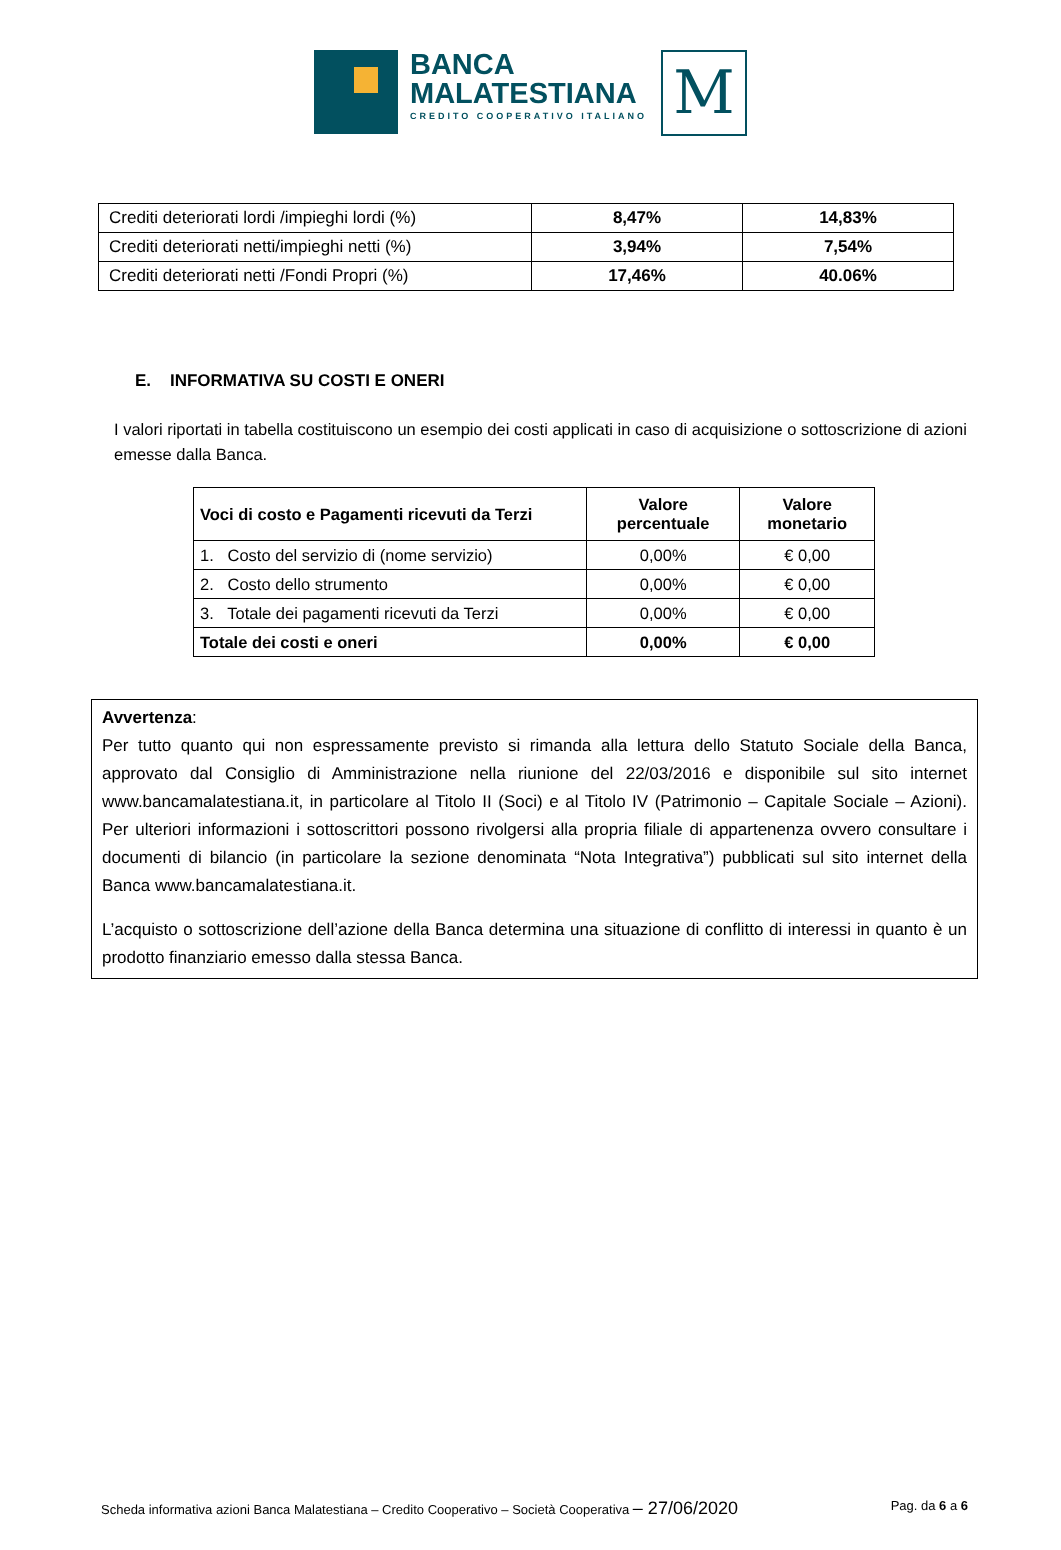BANCA
MALATESTIANA
CREDITO COOPERATIVO ITALIANO
M
| Crediti deteriorati lordi /impieghi lordi (%) | 8,47% | 14,83% |
| Crediti deteriorati netti/impieghi netti (%) | 3,94% | 7,54% |
| Crediti deteriorati netti /Fondi Propri (%) | 17,46% | 40.06% |
E. INFORMATIVA SU COSTI E ONERI
I valori riportati in tabella costituiscono un esempio dei costi applicati in caso di acquisizione o sottoscrizione di azioni emesse dalla Banca.
| Voci di costo e Pagamenti ricevuti da Terzi | Valore percentuale | Valore monetario |
| --- | --- | --- |
| 1. Costo del servizio di (nome servizio) | 0,00% | € 0,00 |
| 2. Costo dello strumento | 0,00% | € 0,00 |
| 3. Totale dei pagamenti ricevuti da Terzi | 0,00% | € 0,00 |
| Totale dei costi e oneri | 0,00% | € 0,00 |
Avvertenza:
Per tutto quanto qui non espressamente previsto si rimanda alla lettura dello Statuto Sociale della Banca, approvato dal Consiglio di Amministrazione nella riunione del 22/03/2016 e disponibile sul sito internet www.bancamalatestiana.it, in particolare al Titolo II (Soci) e al Titolo IV (Patrimonio – Capitale Sociale – Azioni). Per ulteriori informazioni i sottoscrittori possono rivolgersi alla propria filiale di appartenenza ovvero consultare i documenti di bilancio (in particolare la sezione denominata “Nota Integrativa”) pubblicati sul sito internet della Banca www.bancamalatestiana.it.
L’acquisto o sottoscrizione dell’azione della Banca determina una situazione di conflitto di interessi in quanto è un prodotto finanziario emesso dalla stessa Banca.
Scheda informativa azioni Banca Malatestiana – Credito Cooperativo – Società Cooperativa – 27/06/2020 Pag. da 6 a 6